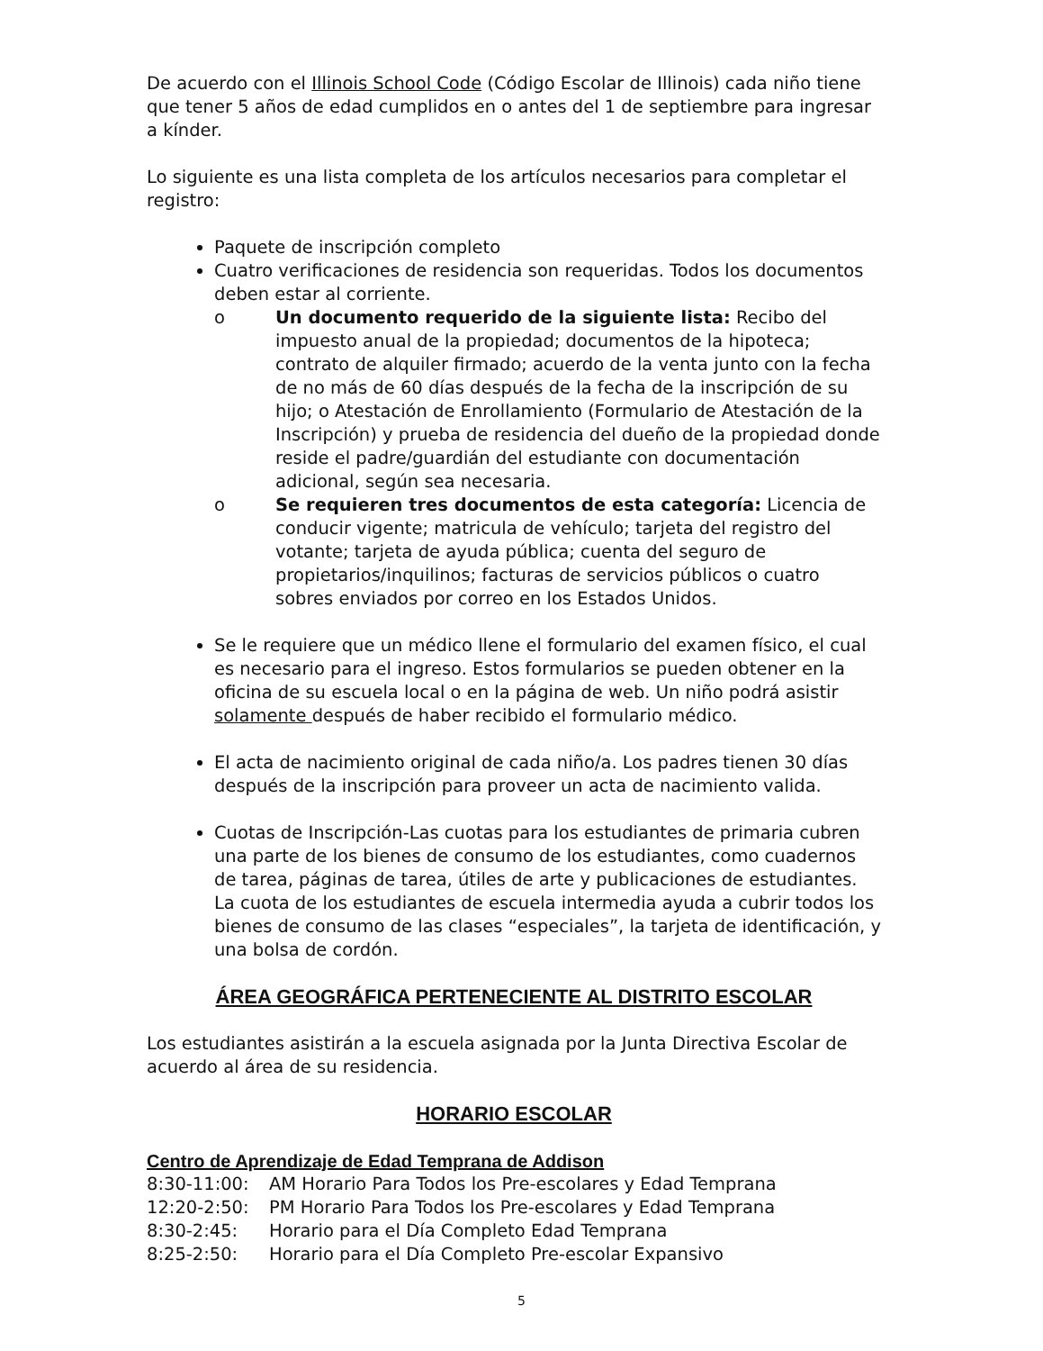De acuerdo con el Illinois School Code (Código Escolar de Illinois) cada niño tiene que tener 5 años de edad cumplidos en o antes del 1 de septiembre para ingresar a kínder.
Lo siguiente es una lista completa de los artículos necesarios para completar el registro:
Paquete de inscripción completo
Cuatro verificaciones de residencia son requeridas. Todos los documentos deben estar al corriente.
o Un documento requerido de la siguiente lista: Recibo del impuesto anual de la propiedad; documentos de la hipoteca; contrato de alquiler firmado; acuerdo de la venta junto con la fecha de no más de 60 días después de la fecha de la inscripción de su hijo; o Atestación de Enrollamiento (Formulario de Atestación de la Inscripción) y prueba de residencia del dueño de la propiedad donde reside el padre/guardián del estudiante con documentación adicional, según sea necesaria.
o Se requieren tres documentos de esta categoría: Licencia de conducir vigente; matricula de vehículo; tarjeta del registro del votante; tarjeta de ayuda pública; cuenta del seguro de propietarios/inquilinos; facturas de servicios públicos o cuatro sobres enviados por correo en los Estados Unidos.
Se le requiere que un médico llene el formulario del examen físico, el cual es necesario para el ingreso. Estos formularios se pueden obtener en la oficina de su escuela local o en la página de web. Un niño podrá asistir solamente después de haber recibido el formulario médico.
El acta de nacimiento original de cada niño/a. Los padres tienen 30 días después de la inscripción para proveer un acta de nacimiento valida.
Cuotas de Inscripción-Las cuotas para los estudiantes de primaria cubren una parte de los bienes de consumo de los estudiantes, como cuadernos de tarea, páginas de tarea, útiles de arte y publicaciones de estudiantes. La cuota de los estudiantes de escuela intermedia ayuda a cubrir todos los bienes de consumo de las clases “especiales”, la tarjeta de identificación, y una bolsa de cordón.
ÁREA GEOGRÁFICA PERTENECIENTE AL DISTRITO ESCOLAR
Los estudiantes asistirán a la escuela asignada por la Junta Directiva Escolar de acuerdo al área de su residencia.
HORARIO ESCOLAR
Centro de Aprendizaje de Edad Temprana de Addison
8:30-11:00: AM Horario Para Todos los Pre-escolares y Edad Temprana
12:20-2:50: PM Horario Para Todos los Pre-escolares y Edad Temprana
8:30-2:45: Horario para el Día Completo Edad Temprana
8:25-2:50: Horario para el Día Completo Pre-escolar Expansivo
5